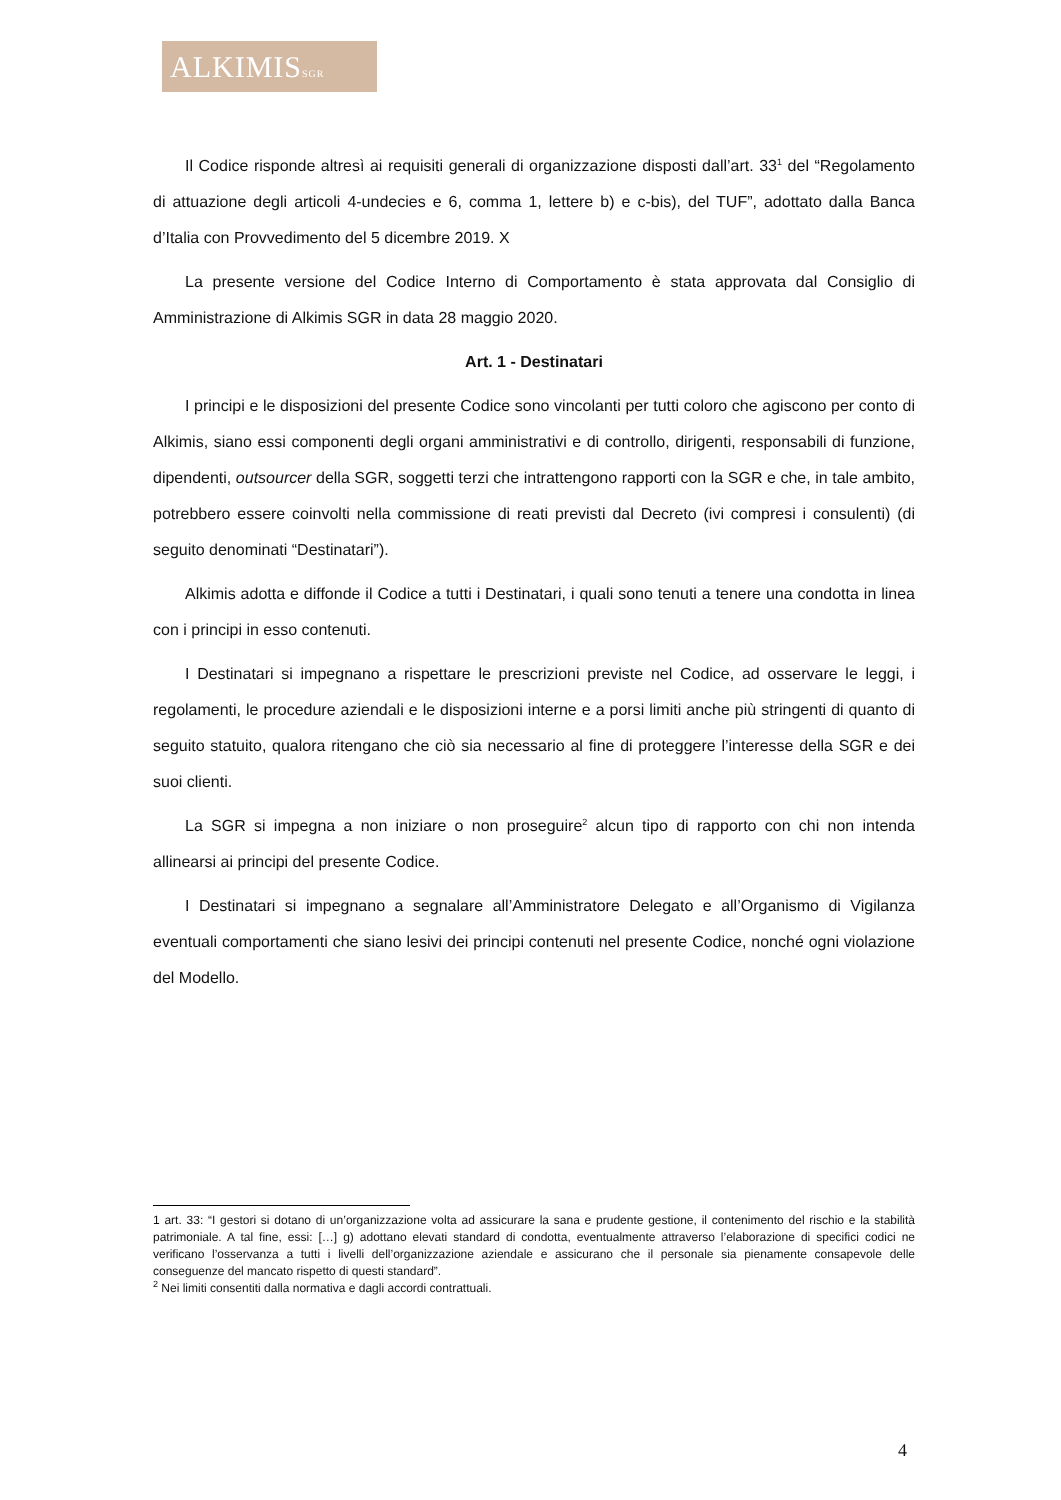ALKIMISSGR
Il Codice risponde altresì ai requisiti generali di organizzazione disposti dall’art. 33<sup>1</sup> del “Regolamento di attuazione degli articoli 4-undecies e 6, comma 1, lettere b) e c-bis), del TUF”, adottato dalla Banca d’Italia con Provvedimento del 5 dicembre 2019. X
La presente versione del Codice Interno di Comportamento è stata approvata dal Consiglio di Amministrazione di Alkimis SGR in data 28 maggio 2020.
Art. 1 - Destinatari
I principi e le disposizioni del presente Codice sono vincolanti per tutti coloro che agiscono per conto di Alkimis, siano essi componenti degli organi amministrativi e di controllo, dirigenti, responsabili di funzione, dipendenti, outsourcer della SGR, soggetti terzi che intrattengono rapporti con la SGR e che, in tale ambito, potrebbero essere coinvolti nella commissione di reati previsti dal Decreto (ivi compresi i consulenti) (di seguito denominati “Destinatari”).
Alkimis adotta e diffonde il Codice a tutti i Destinatari, i quali sono tenuti a tenere una condotta in linea con i principi in esso contenuti.
I Destinatari si impegnano a rispettare le prescrizioni previste nel Codice, ad osservare le leggi, i regolamenti, le procedure aziendali e le disposizioni interne e a porsi limiti anche più stringenti di quanto di seguito statuito, qualora ritengano che ciò sia necessario al fine di proteggere l’interesse della SGR e dei suoi clienti.
La SGR si impegna a non iniziare o non proseguire<sup>2</sup> alcun tipo di rapporto con chi non intenda allinearsi ai principi del presente Codice.
I Destinatari si impegnano a segnalare all’Amministratore Delegato e all’Organismo di Vigilanza eventuali comportamenti che siano lesivi dei principi contenuti nel presente Codice, nonché ogni violazione del Modello.
1 art. 33: “I gestori si dotano di un’organizzazione volta ad assicurare la sana e prudente gestione, il contenimento del rischio e la stabilità patrimoniale. A tal fine, essi: […] g) adottano elevati standard di condotta, eventualmente attraverso l’elaborazione di specifici codici ne verificano l’osservanza a tutti i livelli dell’organizzazione aziendale e assicurano che il personale sia pienamente consapevole delle conseguenze del mancato rispetto di questi standard”.
<sup>2</sup> Nei limiti consentiti dalla normativa e dagli accordi contrattuali.
4